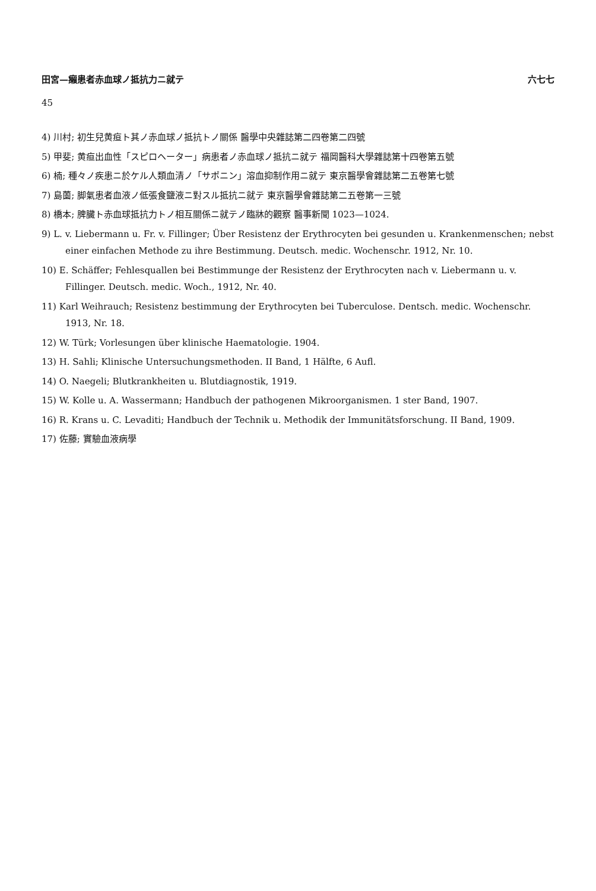田宮—癩患者赤血球ノ抵抗力ニ就テ 六七七
45
4) 川村; 初生兒黄疸ト其ノ赤血球ノ抵抗トノ關係 醫學中央雜誌第二四卷第二四號
5) 甲斐; 黄疸出血性「スピロヘーター」病患者ノ赤血球ノ抵抗ニ就テ 福岡醫科大學雜誌第十四卷第五號
6) 楠; 種々ノ疾患ニ於ケル人類血清ノ「サポニン」溶血抑制作用ニ就テ 東京醫學會雜誌第二五卷第七號
7) 島薗; 脚氣患者血液ノ低張食鹽液ニ對スル抵抗ニ就テ 東京醫學會雜誌第二五卷第一三號
8) 橋本; 脾臟ト赤血球抵抗力トノ相互關係ニ就テノ臨牀的觀察 醫事新聞 1023—1024.
9) L. v. Liebermann u. Fr. v. Fillinger; Über Resistenz der Erythrocyten bei gesunden u. Krankenmenschen; nebst einer einfachen Methode zu ihre Bestimmung. Deutsch. medic. Wochenschr. 1912, Nr. 10.
10) E. Schäffer; Fehlesquallen bei Bestimmunge der Resistenz der Erythrocyten nach v. Liebermann u. v. Fillinger. Deutsch. medic. Woch., 1912, Nr. 40.
11) Karl Weihrauch; Resistenz bestimmung der Erythrocyten bei Tuberculose. Dentsch. medic. Wochenschr. 1913, Nr. 18.
12) W. Türk; Vorlesungen über klinische Haematologie. 1904.
13) H. Sahli; Klinische Untersuchungsmethoden. II Band, 1 Hälfte, 6 Aufl.
14) O. Naegeli; Blutkrankheiten u. Blutdiagnostik, 1919.
15) W. Kolle u. A. Wassermann; Handbuch der pathogenen Mikroorganismen. 1 ster Band, 1907.
16) R. Krans u. C. Levaditi; Handbuch der Technik u. Methodik der Immunitätsforschung. II Band, 1909.
17) 佐藤; 實驗血液病學